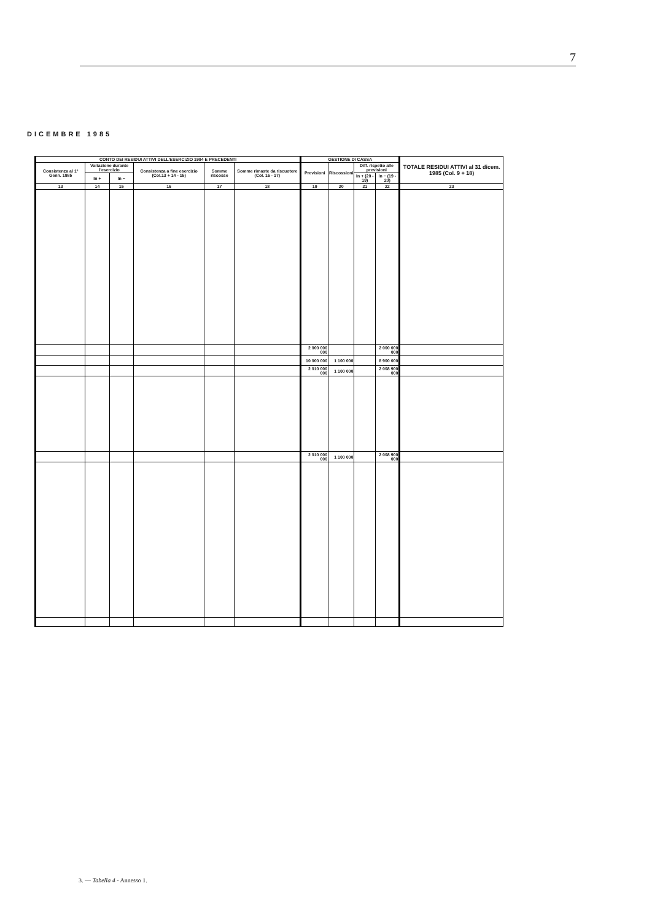7
DICEMBRE 1985
| CONTO DEI RESIDUI ATTIVI DELL'ESERCIZIO 1984 E PRECEDENTI | | | | | | GESTIONE DI CASSA | | | | TOTALE RESIDUI ATTIVI al 31 dicem. 1985 (Col. 9 + 18) |
| --- | --- | --- | --- | --- | --- | --- | --- | --- | --- | --- |
| Consistenza al 1º Genn. 1985 | Variazione durante l'esercizio | | Consistenza a fine esercizio (Col.13 + 14 - 15) | Somme riscosse | Somme rimaste da riscuotere (Col. 16 - 17) | Previsioni | Riscossioni | Diff. rispetto alle previsioni | | |
| | In + | In − | | | | | | In + (20 - 19) | In − (19 - 20) | |
| 13 | 14 | 15 | 16 | 17 | 18 | 19 | 20 | 21 | 22 | 23 |
| | | | | | | 2 000 000 000 | | | 2 000 000 000 | |
| | | | | | | 10 000 000 | 1 100 000 | | 8 900 000 | |
| | | | | | | 2 010 000 000 | 1 100 000 | | 2 008 900 000 | |
| | | | | | | 2 010 000 000 | 1 100 000 | | 2 008 900 000 | |
3. — Tabella 4 - Annesso 1.